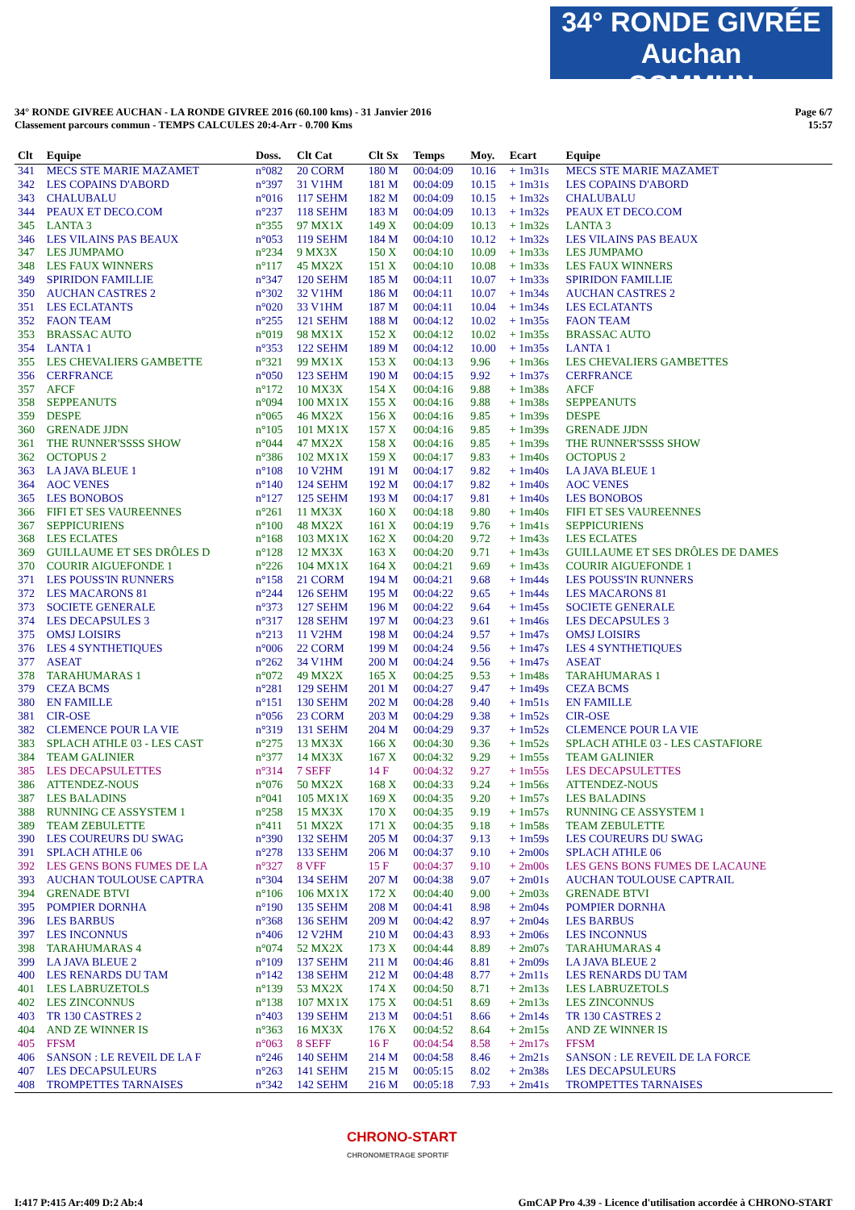34° RONDE GIVRÉE Auchan
COMMUN
Page 6/7
15:57
34° RONDE GIVREE AUCHAN - LA RONDE GIVREE 2016 (60.100 kms) - 31 Janvier 2016
Classement parcours commun - TEMPS CALCULES 20:4-Arr - 0.700 Kms
| Clt | Equipe | Doss. | Clt Cat | Clt Sx | Temps | Moy. | Ecart | Equipe |
| --- | --- | --- | --- | --- | --- | --- | --- | --- |
| 341 | MECS STE MARIE MAZAMET | n°082 | 20 CORM | 180 M | 00:04:09 | 10.16 | + 1m31s | MECS STE MARIE MAZAMET |
| 342 | LES COPAINS D'ABORD | n°397 | 31 V1HM | 181 M | 00:04:09 | 10.15 | + 1m31s | LES COPAINS D'ABORD |
| 343 | CHALUBALU | n°016 | 117 SEHM | 182 M | 00:04:09 | 10.15 | + 1m32s | CHALUBALU |
| 344 | PEAUX ET DECO.COM | n°237 | 118 SEHM | 183 M | 00:04:09 | 10.13 | + 1m32s | PEAUX ET DECO.COM |
| 345 | LANTA 3 | n°355 | 97 MX1X | 149 X | 00:04:09 | 10.13 | + 1m32s | LANTA 3 |
| 346 | LES VILAINS PAS BEAUX | n°053 | 119 SEHM | 184 M | 00:04:10 | 10.12 | + 1m32s | LES VILAINS PAS BEAUX |
| 347 | LES JUMPAMO | n°234 | 9 MX3X | 150 X | 00:04:10 | 10.09 | + 1m33s | LES JUMPAMO |
| 348 | LES FAUX WINNERS | n°117 | 45 MX2X | 151 X | 00:04:10 | 10.08 | + 1m33s | LES FAUX WINNERS |
| 349 | SPIRIDON FAMILLIE | n°347 | 120 SEHM | 185 M | 00:04:11 | 10.07 | + 1m33s | SPIRIDON FAMILLIE |
| 350 | AUCHAN CASTRES 2 | n°302 | 32 V1HM | 186 M | 00:04:11 | 10.07 | + 1m34s | AUCHAN CASTRES 2 |
| 351 | LES ECLATANTS | n°020 | 33 V1HM | 187 M | 00:04:11 | 10.04 | + 1m34s | LES ECLATANTS |
| 352 | FAON TEAM | n°255 | 121 SEHM | 188 M | 00:04:12 | 10.02 | + 1m35s | FAON TEAM |
| 353 | BRASSAC AUTO | n°019 | 98 MX1X | 152 X | 00:04:12 | 10.02 | + 1m35s | BRASSAC AUTO |
| 354 | LANTA 1 | n°353 | 122 SEHM | 189 M | 00:04:12 | 10.00 | + 1m35s | LANTA 1 |
| 355 | LES CHEVALIERS GAMBETTE | n°321 | 99 MX1X | 153 X | 00:04:13 | 9.96 | + 1m36s | LES CHEVALIERS GAMBETTES |
| 356 | CERFRANCE | n°050 | 123 SEHM | 190 M | 00:04:15 | 9.92 | + 1m37s | CERFRANCE |
| 357 | AFCF | n°172 | 10 MX3X | 154 X | 00:04:16 | 9.88 | + 1m38s | AFCF |
| 358 | SEPPEANUTS | n°094 | 100 MX1X | 155 X | 00:04:16 | 9.88 | + 1m38s | SEPPEANUTS |
| 359 | DESPE | n°065 | 46 MX2X | 156 X | 00:04:16 | 9.85 | + 1m39s | DESPE |
| 360 | GRENADE JJDN | n°105 | 101 MX1X | 157 X | 00:04:16 | 9.85 | + 1m39s | GRENADE JJDN |
| 361 | THE RUNNER'SSSS SHOW | n°044 | 47 MX2X | 158 X | 00:04:16 | 9.85 | + 1m39s | THE RUNNER'SSSS SHOW |
| 362 | OCTOPUS 2 | n°386 | 102 MX1X | 159 X | 00:04:17 | 9.83 | + 1m40s | OCTOPUS 2 |
| 363 | LA JAVA BLEUE 1 | n°108 | 10 V2HM | 191 M | 00:04:17 | 9.82 | + 1m40s | LA JAVA BLEUE 1 |
| 364 | AOC VENES | n°140 | 124 SEHM | 192 M | 00:04:17 | 9.82 | + 1m40s | AOC VENES |
| 365 | LES BONOBOS | n°127 | 125 SEHM | 193 M | 00:04:17 | 9.81 | + 1m40s | LES BONOBOS |
| 366 | FIFI ET SES VAUREENNES | n°261 | 11 MX3X | 160 X | 00:04:18 | 9.80 | + 1m40s | FIFI ET SES VAUREENNES |
| 367 | SEPPICURIENS | n°100 | 48 MX2X | 161 X | 00:04:19 | 9.76 | + 1m41s | SEPPICURIENS |
| 368 | LES ECLATES | n°168 | 103 MX1X | 162 X | 00:04:20 | 9.72 | + 1m43s | LES ECLATES |
| 369 | GUILLAUME ET SES DRÔLES D | n°128 | 12 MX3X | 163 X | 00:04:20 | 9.71 | + 1m43s | GUILLAUME ET SES DRÔLES DE DAMES |
| 370 | COURIR AIGUEFONDE 1 | n°226 | 104 MX1X | 164 X | 00:04:21 | 9.69 | + 1m43s | COURIR AIGUEFONDE 1 |
| 371 | LES POUSS'IN RUNNERS | n°158 | 21 CORM | 194 M | 00:04:21 | 9.68 | + 1m44s | LES POUSS'IN RUNNERS |
| 372 | LES MACARONS 81 | n°244 | 126 SEHM | 195 M | 00:04:22 | 9.65 | + 1m44s | LES MACARONS 81 |
| 373 | SOCIETE GENERALE | n°373 | 127 SEHM | 196 M | 00:04:22 | 9.64 | + 1m45s | SOCIETE GENERALE |
| 374 | LES DECAPSULES 3 | n°317 | 128 SEHM | 197 M | 00:04:23 | 9.61 | + 1m46s | LES DECAPSULES 3 |
| 375 | OMSJ LOISIRS | n°213 | 11 V2HM | 198 M | 00:04:24 | 9.57 | + 1m47s | OMSJ LOISIRS |
| 376 | LES 4 SYNTHETIQUES | n°006 | 22 CORM | 199 M | 00:04:24 | 9.56 | + 1m47s | LES 4 SYNTHETIQUES |
| 377 | ASEAT | n°262 | 34 V1HM | 200 M | 00:04:24 | 9.56 | + 1m47s | ASEAT |
| 378 | TARAHUMARAS 1 | n°072 | 49 MX2X | 165 X | 00:04:25 | 9.53 | + 1m48s | TARAHUMARAS 1 |
| 379 | CEZA BCMS | n°281 | 129 SEHM | 201 M | 00:04:27 | 9.47 | + 1m49s | CEZA BCMS |
| 380 | EN FAMILLE | n°151 | 130 SEHM | 202 M | 00:04:28 | 9.40 | + 1m51s | EN FAMILLE |
| 381 | CIR-OSE | n°056 | 23 CORM | 203 M | 00:04:29 | 9.38 | + 1m52s | CIR-OSE |
| 382 | CLEMENCE POUR LA VIE | n°319 | 131 SEHM | 204 M | 00:04:29 | 9.37 | + 1m52s | CLEMENCE POUR LA VIE |
| 383 | SPLACH ATHLE 03 - LES CAST | n°275 | 13 MX3X | 166 X | 00:04:30 | 9.36 | + 1m52s | SPLACH ATHLE 03 - LES CASTAFIORE |
| 384 | TEAM GALINIER | n°377 | 14 MX3X | 167 X | 00:04:32 | 9.29 | + 1m55s | TEAM GALINIER |
| 385 | LES DECAPSULETTES | n°314 | 7 SEFF | 14 F | 00:04:32 | 9.27 | + 1m55s | LES DECAPSULETTES |
| 386 | ATTENDEZ-NOUS | n°076 | 50 MX2X | 168 X | 00:04:33 | 9.24 | + 1m56s | ATTENDEZ-NOUS |
| 387 | LES BALADINS | n°041 | 105 MX1X | 169 X | 00:04:35 | 9.20 | + 1m57s | LES BALADINS |
| 388 | RUNNING CE ASSYSTEM 1 | n°258 | 15 MX3X | 170 X | 00:04:35 | 9.19 | + 1m57s | RUNNING CE ASSYSTEM 1 |
| 389 | TEAM ZEBULETTE | n°411 | 51 MX2X | 171 X | 00:04:35 | 9.18 | + 1m58s | TEAM ZEBULETTE |
| 390 | LES COUREURS DU SWAG | n°390 | 132 SEHM | 205 M | 00:04:37 | 9.13 | + 1m59s | LES COUREURS DU SWAG |
| 391 | SPLACH ATHLE 06 | n°278 | 133 SEHM | 206 M | 00:04:37 | 9.10 | + 2m00s | SPLACH ATHLE 06 |
| 392 | LES GENS BONS FUMES DE LA | n°327 | 8 VFF | 15 F | 00:04:37 | 9.10 | + 2m00s | LES GENS BONS FUMES DE LACAUNE |
| 393 | AUCHAN TOULOUSE CAPTRA | n°304 | 134 SEHM | 207 M | 00:04:38 | 9.07 | + 2m01s | AUCHAN TOULOUSE CAPTRAIL |
| 394 | GRENADE BTVI | n°106 | 106 MX1X | 172 X | 00:04:40 | 9.00 | + 2m03s | GRENADE BTVI |
| 395 | POMPIER DORNHA | n°190 | 135 SEHM | 208 M | 00:04:41 | 8.98 | + 2m04s | POMPIER DORNHA |
| 396 | LES BARBUS | n°368 | 136 SEHM | 209 M | 00:04:42 | 8.97 | + 2m04s | LES BARBUS |
| 397 | LES INCONNUS | n°406 | 12 V2HM | 210 M | 00:04:43 | 8.93 | + 2m06s | LES INCONNUS |
| 398 | TARAHUMARAS 4 | n°074 | 52 MX2X | 173 X | 00:04:44 | 8.89 | + 2m07s | TARAHUMARAS 4 |
| 399 | LA JAVA BLEUE 2 | n°109 | 137 SEHM | 211 M | 00:04:46 | 8.81 | + 2m09s | LA JAVA BLEUE 2 |
| 400 | LES RENARDS DU TAM | n°142 | 138 SEHM | 212 M | 00:04:48 | 8.77 | + 2m11s | LES RENARDS DU TAM |
| 401 | LES LABRUZETOLS | n°139 | 53 MX2X | 174 X | 00:04:50 | 8.71 | + 2m13s | LES LABRUZETOLS |
| 402 | LES ZINCONNUS | n°138 | 107 MX1X | 175 X | 00:04:51 | 8.69 | + 2m13s | LES ZINCONNUS |
| 403 | TR 130 CASTRES 2 | n°403 | 139 SEHM | 213 M | 00:04:51 | 8.66 | + 2m14s | TR 130 CASTRES 2 |
| 404 | AND ZE WINNER IS | n°363 | 16 MX3X | 176 X | 00:04:52 | 8.64 | + 2m15s | AND ZE WINNER IS |
| 405 | FFSM | n°063 | 8 SEFF | 16 F | 00:04:54 | 8.58 | + 2m17s | FFSM |
| 406 | SANSON : LE REVEIL DE LA F | n°246 | 140 SEHM | 214 M | 00:04:58 | 8.46 | + 2m21s | SANSON : LE REVEIL DE LA FORCE |
| 407 | LES DECAPSULEURS | n°263 | 141 SEHM | 215 M | 00:05:15 | 8.02 | + 2m38s | LES DECAPSULEURS |
| 408 | TROMPETTES TARNAISES | n°342 | 142 SEHM | 216 M | 00:05:18 | 7.93 | + 2m41s | TROMPETTES TARNAISES |
CHRONO-START
CHRONOMETRAGE SPORTIF
GmCAP Pro 4.39 - Licence d'utilisation accordée à CHRONO-START I:417 P:415 Ar:409 D:2 Ab:4